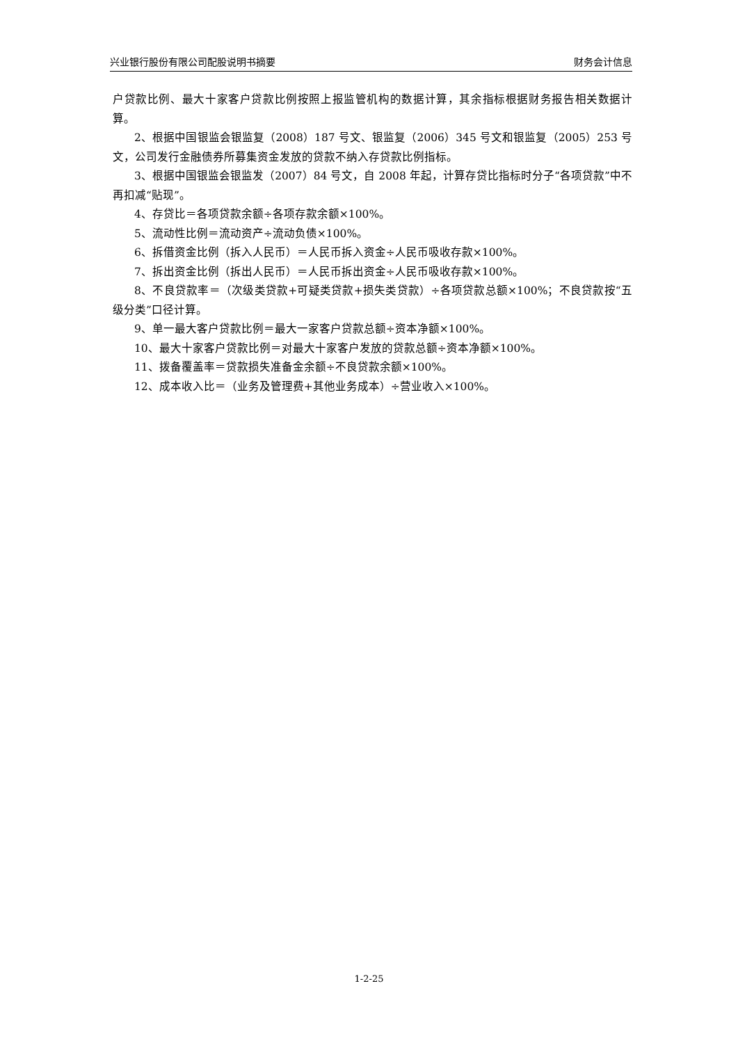兴业银行股份有限公司配股说明书摘要 财务会计信息
户贷款比例、最大十家客户贷款比例按照上报监管机构的数据计算，其余指标根据财务报告相关数据计算。
2、根据中国银监会银监复（2008）187 号文、银监复（2006）345 号文和银监复（2005）253 号文，公司发行金融债券所募集资金发放的贷款不纳入存贷款比例指标。
3、根据中国银监会银监发（2007）84 号文，自 2008 年起，计算存贷比指标时分子“各项贷款”中不再扣减“贴现”。
4、存贷比＝各项贷款余额÷各项存款余额×100%。
5、流动性比例＝流动资产÷流动负债×100%。
6、拆借资金比例（拆入人民币）＝人民币拆入资金÷人民币吸收存款×100%。
7、拆出资金比例（拆出人民币）＝人民币拆出资金÷人民币吸收存款×100%。
8、不良贷款率＝（次级类贷款+可疑类贷款+损失类贷款）÷各项贷款总额×100%；不良贷款按“五级分类”口径计算。
9、单一最大客户贷款比例＝最大一家客户贷款总额÷资本净额×100%。
10、最大十家客户贷款比例＝对最大十家客户发放的贷款总额÷资本净额×100%。
11、拨备覆盖率＝贷款损失准备金余额÷不良贷款余额×100%。
12、成本收入比＝（业务及管理费+其他业务成本）÷营业收入×100%。
1-2-25